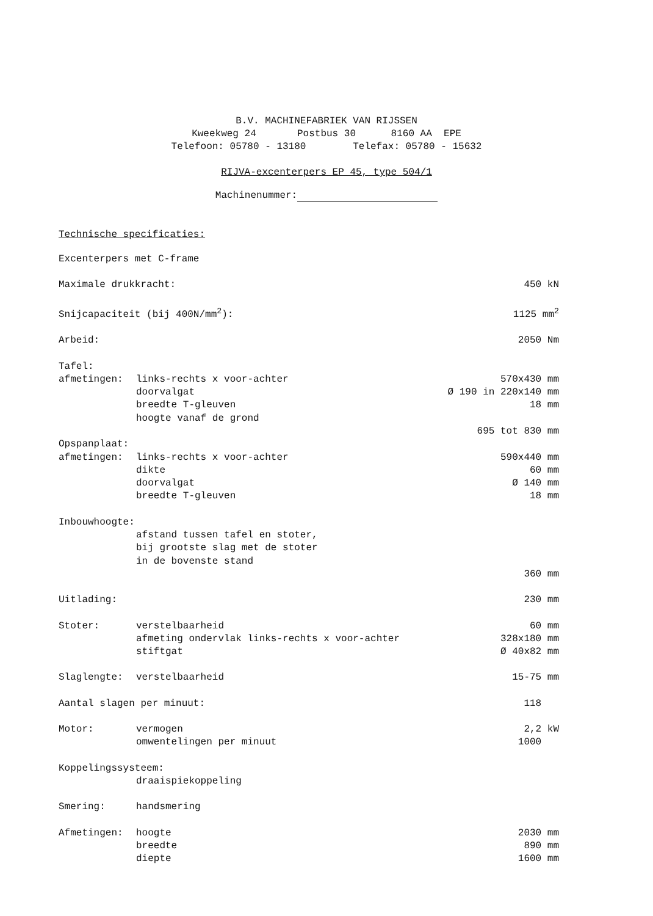B.V. MACHINEFABRIEK VAN RIJSSEN
Kweekweg 24 Postbus 30 8160 AA EPE
Telefoon: 05780 - 13180 Telefax: 05780 - 15632
RIJVA-excenterpers EP 45, type 504/1
Machinenummer:
Technische specificaties:
| Excenterpers met C-frame | | |
| Maximale drukkracht: | | 450 kN |
| Snijcapaciteit (bij 400N/mm<sup>2</sup>): | | 1125 mm<sup>2</sup> |
| Arbeid: | | 2050 Nm |
| Tafel: | | |
| afmetingen: | links-rechts x voor-achter | 570x430 mm |
| | doorvalgat | Ø 190 in 220x140 mm |
| | breedte T-gleuven | 18 mm |
| | hoogte vanaf de grond | |
| | | 695 tot 830 mm |
| Opspanplaat: | | |
| afmetingen: | links-rechts x voor-achter | 590x440 mm |
| | dikte | 60 mm |
| | doorvalgat | Ø 140 mm |
| | breedte T-gleuven | 18 mm |
| Inbouwhoogte: | | |
| | afstand tussen tafel en stoter, bij grootste slag met de stoter in de bovenste stand | |
| | | 360 mm |
| Uitlading: | | 230 mm |
| Stoter: | verstelbaarheid | 60 mm |
| | afmeting ondervlak links-rechts x voor-achter | 328x180 mm |
| | stiftgat | Ø 40x82 mm |
| Slaglengte: | verstelbaarheid | 15-75 mm |
| Aantal slagen per minuut: | | 118 |
| Motor: | vermogen | 2,2 kW |
| | omwentelingen per minuut | 1000 |
| Koppelingssysteem: | | |
| | draaispiekoppeling | |
| Smering: | handsmering | |
| Afmetingen: | hoogte | 2030 mm |
| | breedte | 890 mm |
| | diepte | 1600 mm |